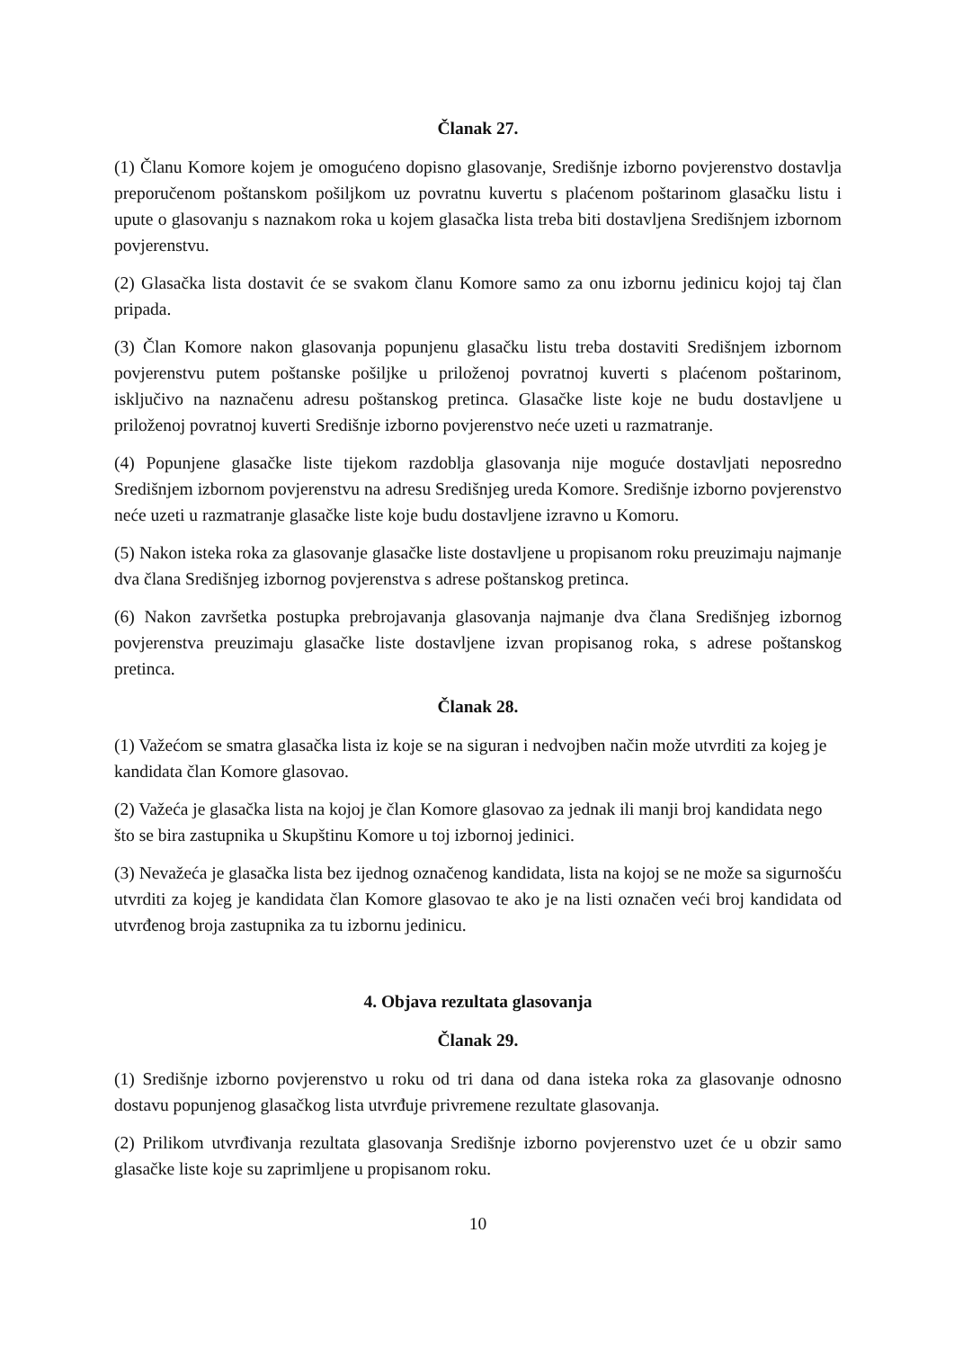Članak 27.
(1) Članu Komore kojem je omogućeno dopisno glasovanje, Središnje izborno povjerenstvo dostavlja preporučenom poštanskom pošiljkom uz povratnu kuvertu s plaćenom poštarinom glasačku listu i upute o glasovanju s naznakom roka u kojem glasačka lista treba biti dostavljena Središnjem izbornom povjerenstvu.
(2) Glasačka lista dostavit će se svakom članu Komore samo za onu izbornu jedinicu kojoj taj član pripada.
(3) Član Komore nakon glasovanja popunjenu glasačku listu treba dostaviti Središnjem izbornom povjerenstvu putem poštanske pošiljke u priloženoj povratnoj kuverti s plaćenom poštarinom, isključivo na naznačenu adresu poštanskog pretinca. Glasačke liste koje ne budu dostavljene u priloženoj povratnoj kuverti Središnje izborno povjerenstvo neće uzeti u razmatranje.
(4) Popunjene glasačke liste tijekom razdoblja glasovanja nije moguće dostavljati neposredno Središnjem izbornom povjerenstvu na adresu Središnjeg ureda Komore. Središnje izborno povjerenstvo neće uzeti u razmatranje glasačke liste koje budu dostavljene izravno u Komoru.
(5) Nakon isteka roka za glasovanje glasačke liste dostavljene u propisanom roku preuzimaju najmanje dva člana Središnjeg izbornog povjerenstva s adrese poštanskog pretinca.
(6) Nakon završetka postupka prebrojavanja glasovanja najmanje dva člana Središnjeg izbornog povjerenstva preuzimaju glasačke liste dostavljene izvan propisanog roka, s adrese poštanskog pretinca.
Članak 28.
(1) Važećom se smatra glasačka lista iz koje se na siguran i nedvojben način može utvrditi za kojeg je kandidata član Komore glasovao.
(2) Važeća je glasačka lista na kojoj je član Komore glasovao za jednak ili manji broj kandidata nego što se bira zastupnika u Skupštinu Komore u toj izbornoj jedinici.
(3) Nevažeća je glasačka lista bez ijednog označenog kandidata, lista na kojoj se ne može sa sigurnošću utvrditi za kojeg je kandidata član Komore glasovao te ako je na listi označen veći broj kandidata od utvrđenog broja zastupnika za tu izbornu jedinicu.
4. Objava rezultata glasovanja
Članak 29.
(1) Središnje izborno povjerenstvo u roku od tri dana od dana isteka roka za glasovanje odnosno dostavu popunjenog glasačkog lista utvrđuje privremene rezultate glasovanja.
(2) Prilikom utvrđivanja rezultata glasovanja Središnje izborno povjerenstvo uzet će u obzir samo glasačke liste koje su zaprimljene u propisanom roku.
10